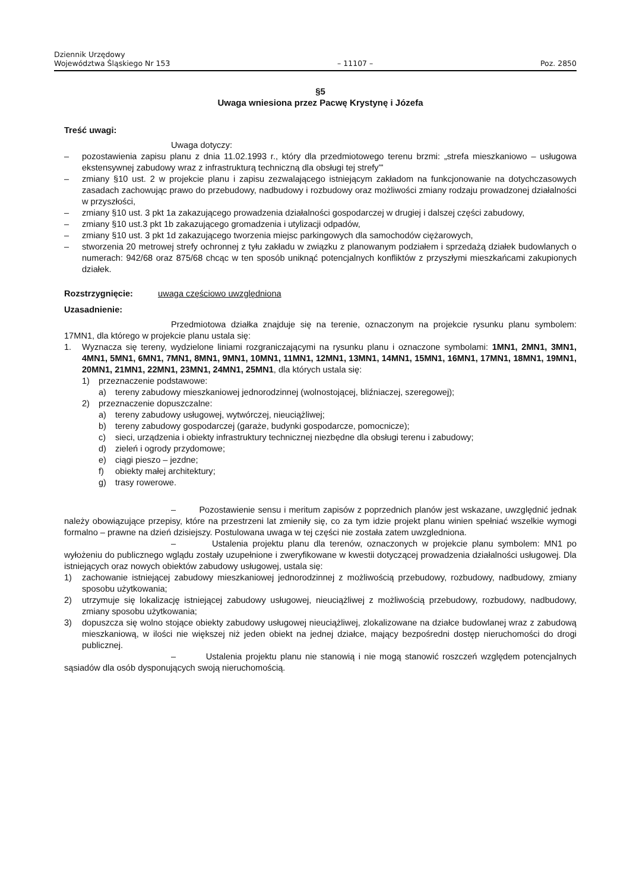Dziennik Urzędowy
Województwa Śląskiego Nr 153
– 11107 –
Poz. 2850
§5
Uwaga wniesiona przez Pacwę Krystynę i Józefa
Treść uwagi:
Uwaga dotyczy:
– pozostawienia zapisu planu z dnia 11.02.1993 r., który dla przedmiotowego terenu brzmi: „strefa mieszkaniowo – usługowa ekstensywnej zabudowy wraz z infrastrukturą techniczną dla obsługi tej strefy"'
– zmiany §10 ust. 2 w projekcie planu i zapisu zezwalającego istniejącym zakładom na funkcjonowanie na dotychczasowych zasadach zachowując prawo do przebudowy, nadbudowy i rozbudowy oraz możliwości zmiany rodzaju prowadzonej działalności w przyszłości,
– zmiany §10 ust. 3 pkt 1a zakazującego prowadzenia działalności gospodarczej w drugiej i dalszej części zabudowy,
– zmiany §10 ust.3 pkt 1b zakazującego gromadzenia i utylizacji odpadów,
– zmiany §10 ust. 3 pkt 1d zakazującego tworzenia miejsc parkingowych dla samochodów ciężarowych,
– stworzenia 20 metrowej strefy ochronnej z tyłu zakładu w związku z planowanym podziałem i sprzedażą działek budowlanych o numerach: 942/68 oraz 875/68 chcąc w ten sposób uniknąć potencjalnych konfliktów z przyszłymi mieszkańcami zakupionych działek.
Rozstrzygnięcie: uwaga częściowo uwzględniona
Uzasadnienie:
Przedmiotowa działka znajduje się na terenie, oznaczonym na projekcie rysunku planu symbolem: 17MN1, dla którego w projekcie planu ustala się:
1. Wyznacza się tereny, wydzielone liniami rozgraniczającymi na rysunku planu i oznaczone symbolami: 1MN1, 2MN1, 3MN1, 4MN1, 5MN1, 6MN1, 7MN1, 8MN1, 9MN1, 10MN1, 11MN1, 12MN1, 13MN1, 14MN1, 15MN1, 16MN1, 17MN1, 18MN1, 19MN1, 20MN1, 21MN1, 22MN1, 23MN1, 24MN1, 25MN1, dla których ustala się:
1) przeznaczenie podstawowe:
a) tereny zabudowy mieszkaniowej jednorodzinnej (wolnostojącej, bliźniaczej, szeregowej);
2) przeznaczenie dopuszczalne:
a) tereny zabudowy usługowej, wytwórczej, nieuciążliwej;
b) tereny zabudowy gospodarczej (garaże, budynki gospodarcze, pomocnicze);
c) sieci, urządzenia i obiekty infrastruktury technicznej niezbędne dla obsługi terenu i zabudowy;
d) zieleń i ogrody przydomowe;
e) ciągi pieszo – jezdne;
f) obiekty małej architektury;
g) trasy rowerowe.
– Pozostawienie sensu i meritum zapisów z poprzednich planów jest wskazane, uwzględnić jednak należy obowiązujące przepisy, które na przestrzeni lat zmieniły się, co za tym idzie projekt planu winien spełniać wszelkie wymogi formalno – prawne na dzień dzisiejszy. Postulowana uwaga w tej części nie została zatem uwzgledniona.
– Ustalenia projektu planu dla terenów, oznaczonych w projekcie planu symbolem: MN1 po wyłożeniu do publicznego wglądu zostały uzupełnione i zweryfikowane w kwestii dotyczącej prowadzenia działalności usługowej. Dla istniejących oraz nowych obiektów zabudowy usługowej, ustala się:
1) zachowanie istniejącej zabudowy mieszkaniowej jednorodzinnej z możliwością przebudowy, rozbudowy, nadbudowy, zmiany sposobu użytkowania;
2) utrzymuje się lokalizację istniejącej zabudowy usługowej, nieuciążliwej z możliwością przebudowy, rozbudowy, nadbudowy, zmiany sposobu użytkowania;
3) dopuszcza się wolno stojące obiekty zabudowy usługowej nieuciążliwej, zlokalizowane na działce budowlanej wraz z zabudową mieszkaniową, w ilości nie większej niż jeden obiekt na jednej działce, mający bezpośredni dostęp nieruchomości do drogi publicznej.
– Ustalenia projektu planu nie stanowią i nie mogą stanowić roszczeń względem potencjalnych sąsiadów dla osób dysponujących swoją nieruchomością.